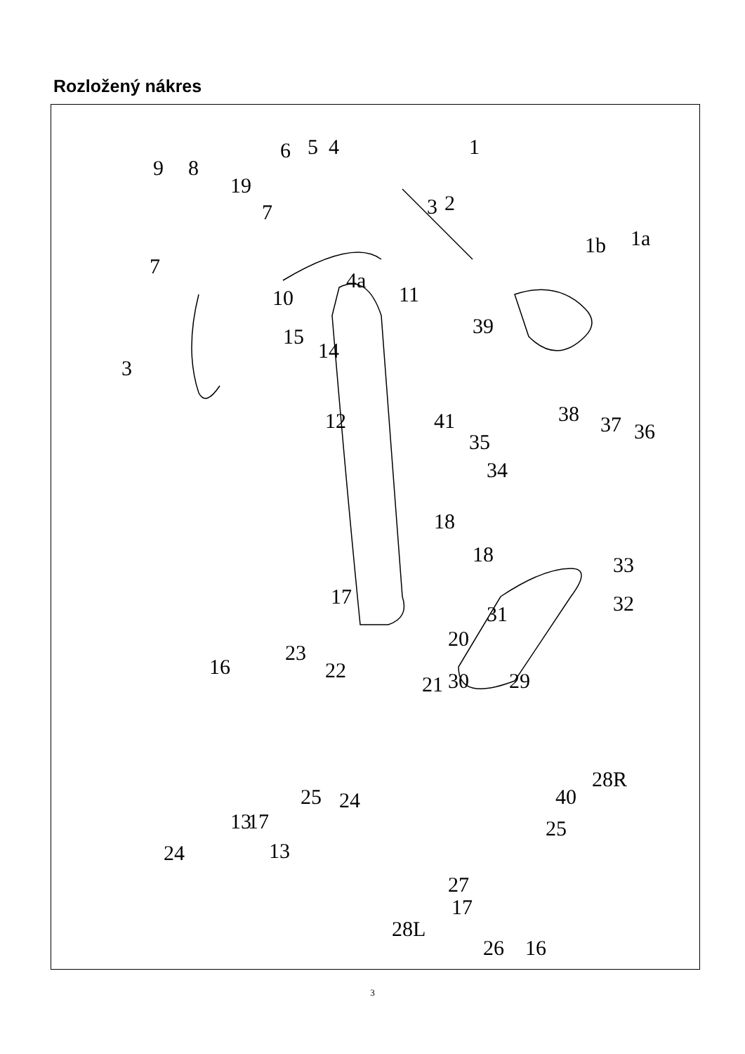Rozložený nákres
1
2
3
3
4
4a
5
6
7
7
8
9
10
11
12
13
13
14
15
16
16
17
17
17
18
18
19
20
21
22
23
24
24
25
25
26
27
28L
28R
29
30
31
32
33
34
35
36
37
38
39
40
41
1a
1b
3